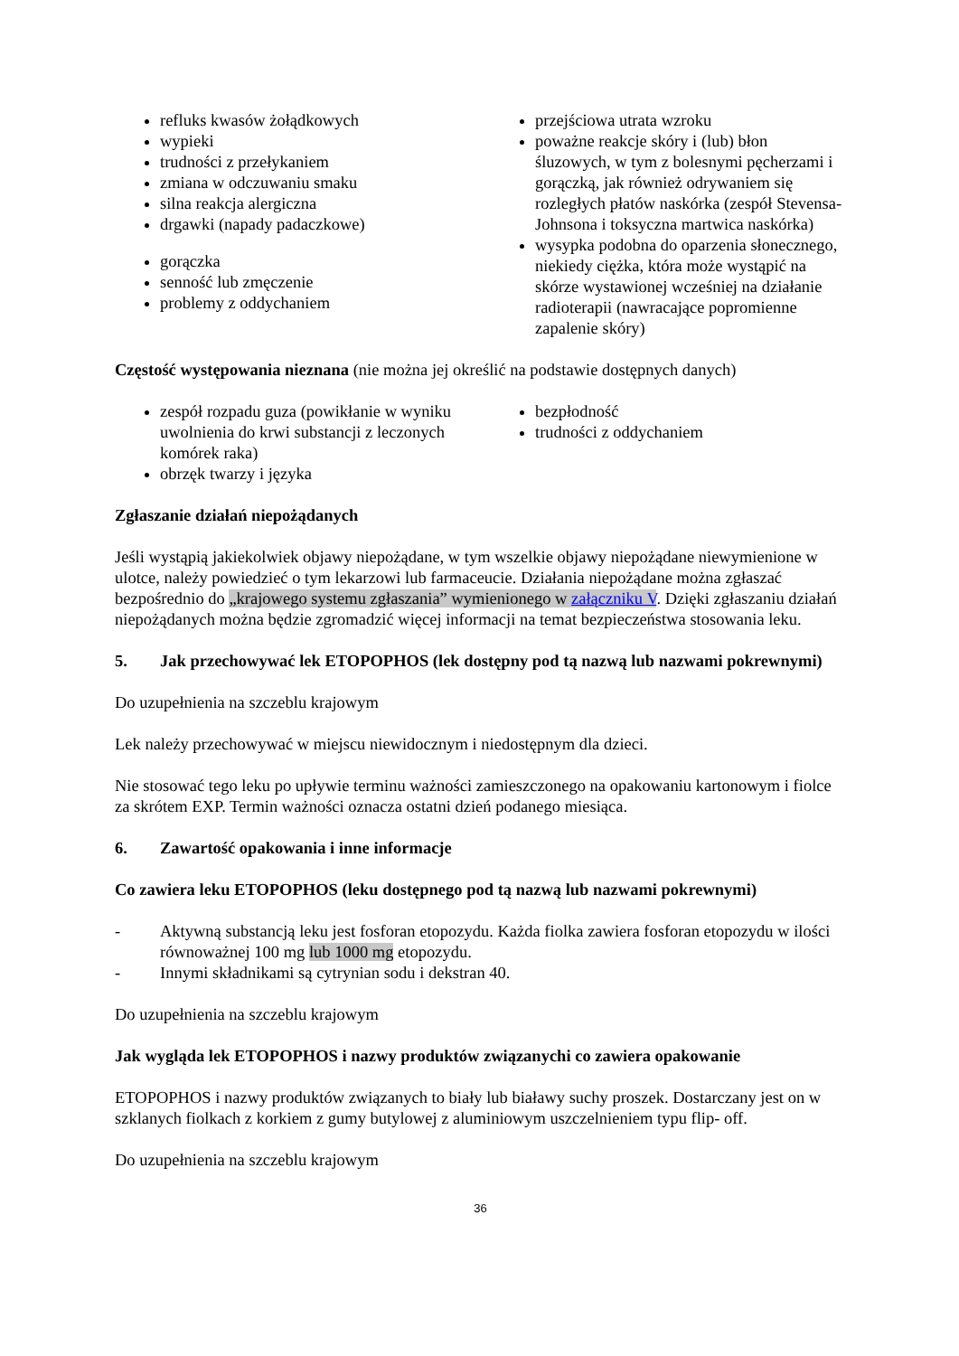refluks kwasów żołądkowych
wypieki
trudności z przełykaniem
zmiana w odczuwaniu smaku
silna reakcja alergiczna
drgawki (napady padaczkowe)
gorączka
senność lub zmęczenie
problemy z oddychaniem
przejściowa utrata wzroku
poważne reakcje skóry i (lub) błon śluzowych, w tym z bolesnymi pęcherzami i gorączką, jak również odrywaniem się rozległych płatów naskórka (zespół Stevensa-Johnsona i toksyczna martwica naskórka)
wysypka podobna do oparzenia słonecznego, niekiedy ciężka, która może wystąpić na skórze wystawionej wcześniej na działanie radioterapii (nawracające popromienne zapalenie skóry)
Częstość występowania nieznana (nie można jej określić na podstawie dostępnych danych)
zespół rozpadu guza (powikłanie w wyniku uwolnienia do krwi substancji z leczonych komórek raka)
obrzęk twarzy i języka
bezpłodność
trudności z oddychaniem
Zgłaszanie działań niepożądanych
Jeśli wystąpią jakiekolwiek objawy niepożądane, w tym wszelkie objawy niepożądane niewymienione w ulotce, należy powiedzieć o tym lekarzowi lub farmaceucie. Działania niepożądane można zgłaszać bezpośrednio do „krajowego systemu zgłaszania” wymienionego w załączniku V. Dzięki zgłaszaniu działań niepożądanych można będzie zgromadzić więcej informacji na temat bezpieczeństwa stosowania leku.
5. Jak przechowywać lek ETOPOPHOS (lek dostępny pod tą nazwą lub nazwami pokrewnymi)
Do uzupełnienia na szczeblu krajowym
Lek należy przechowywać w miejscu niewidocznym i niedostępnym dla dzieci.
Nie stosować tego leku po upływie terminu ważności zamieszczonego na opakowaniu kartonowym i fiolce za skrótem EXP. Termin ważności oznacza ostatni dzień podanego miesiąca.
6. Zawartość opakowania i inne informacje
Co zawiera leku ETOPOPHOS (leku dostępnego pod tą nazwą lub nazwami pokrewnymi)
- Aktywną substancją leku jest fosforan etopozydu. Każda fiolka zawiera fosforan etopozydu w ilości równoważnej 100 mg lub 1000 mg etopozydu.
- Innymi składnikami są cytrynian sodu i dekstran 40.
Do uzupełnienia na szczeblu krajowym
Jak wygląda lek ETOPOPHOS i nazwy produktów związanychi co zawiera opakowanie
ETOPOPHOS i nazwy produktów związanych to biały lub białawy suchy proszek. Dostarczany jest on w szklanych fiolkach z korkiem z gumy butylowej z aluminiowym uszczelnieniem typu flip- off.
Do uzupełnienia na szczeblu krajowym
36